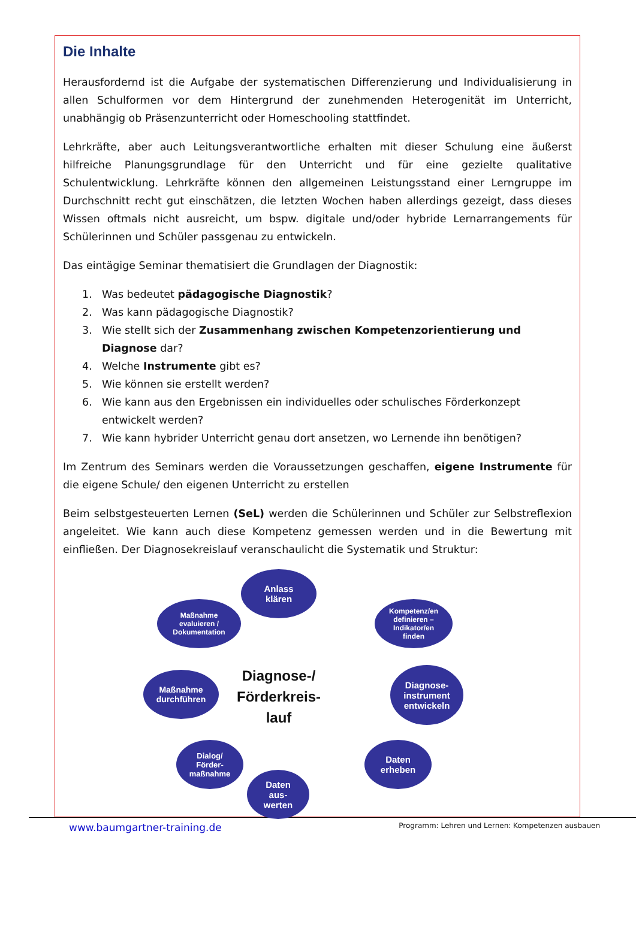Die Inhalte
Herausfordernd ist die Aufgabe der systematischen Differenzierung und Individualisierung in allen Schulformen vor dem Hintergrund der zunehmenden Heterogenität im Unterricht, unabhängig ob Präsenzunterricht oder Homeschooling stattfindet.
Lehrkräfte, aber auch Leitungsverantwortliche erhalten mit dieser Schulung eine äußerst hilfreiche Planungsgrundlage für den Unterricht und für eine gezielte qualitative Schulentwicklung. Lehrkräfte können den allgemeinen Leistungsstand einer Lerngruppe im Durchschnitt recht gut einschätzen, die letzten Wochen haben allerdings gezeigt, dass dieses Wissen oftmals nicht ausreicht, um bspw. digitale und/oder hybride Lernarrangements für Schülerinnen und Schüler passgenau zu entwickeln.
Das eintägige Seminar thematisiert die Grundlagen der Diagnostik:
1. Was bedeutet pädagogische Diagnostik?
2. Was kann pädagogische Diagnostik?
3. Wie stellt sich der Zusammenhang zwischen Kompetenzorientierung und Diagnose dar?
4. Welche Instrumente gibt es?
5. Wie können sie erstellt werden?
6. Wie kann aus den Ergebnissen ein individuelles oder schulisches Förderkonzept entwickelt werden?
7. Wie kann hybrider Unterricht genau dort ansetzen, wo Lernende ihn benötigen?
Im Zentrum des Seminars werden die Voraussetzungen geschaffen, eigene Instrumente für die eigene Schule/ den eigenen Unterricht zu erstellen
Beim selbstgesteuerten Lernen (SeL) werden die Schülerinnen und Schüler zur Selbstreflexion angeleitet. Wie kann auch diese Kompetenz gemessen werden und in die Bewertung mit einfließen. Der Diagnosekreislauf veranschaulicht die Systematik und Struktur:
Anlass
klären
Kompetenz/en
definieren –
Indikator/en
finden
Diagnose-
instrument
entwickeln
Daten
erheben
Daten
aus-
werten
Dialog/
Förder-
maßnahme
Maßnahme
durchführen
Maßnahme
evaluieren /
Dokumentation
Diagnose-/ Förderkreis-lauf
www.baumgartner-training.de Programm: Lehren und Lernen: Kompetenzen ausbauen